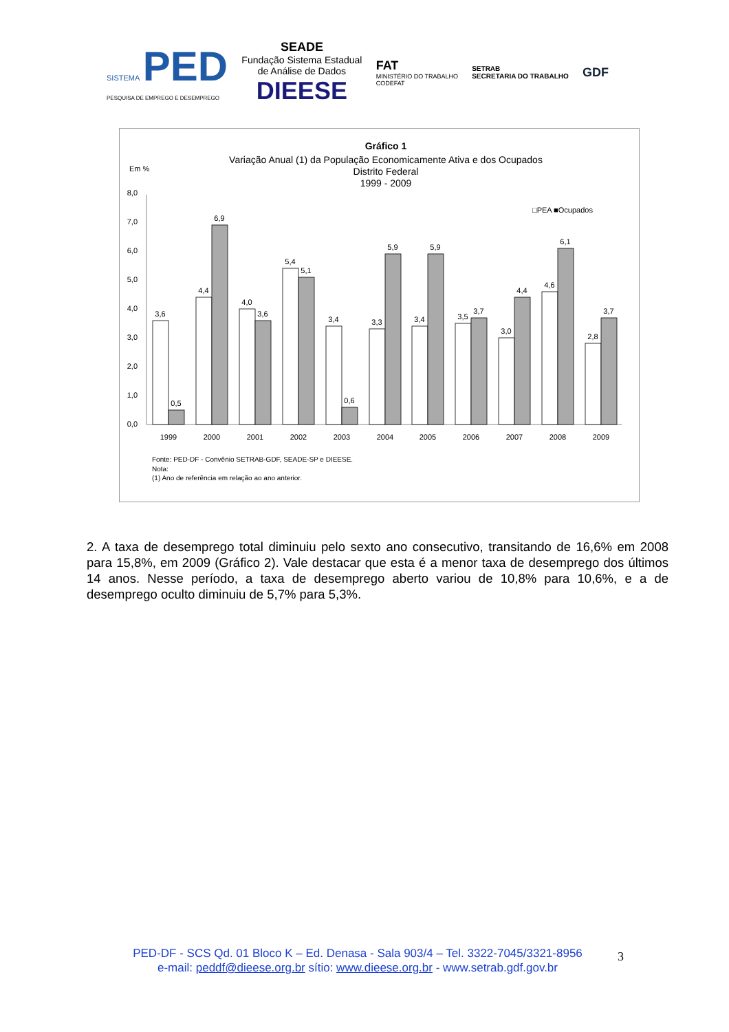SISTEMA PED
PESQUISA DE EMPREGO E DESEMPREGO
SEADE
Fundação Sistema Estadual
de Análise de Dados
DIEESE
FAT
MINISTÉRIO DO TRABALHO
CODEFAT
SETRAB
SECRETARIA DO TRABALHO
GDF
Gráfico 1
Variação Anual (1) da População Economicamente Ativa e dos Ocupados
Distrito Federal
1999 - 2009
Em %
□PEA ■Ocupados
0,0
1,0
2,0
3,0
4,0
5,0
6,0
7,0
8,0
3,6
0,5
4,4
6,9
4,0
3,6
5,4
5,1
3,4
0,6
3,3
5,9
3,4
5,9
3,5
3,7
3,0
4,4
4,6
6,1
2,8
3,7
1999
2000
2001
2002
2003
2004
2005
2006
2007
2008
2009
Fonte: PED-DF - Convênio SETRAB-GDF, SEADE-SP e DIEESE.
Nota:
(1) Ano de referência em relação ao ano anterior.
2. A taxa de desemprego total diminuiu pelo sexto ano consecutivo, transitando de 16,6% em 2008 para 15,8%, em 2009 (Gráfico 2). Vale destacar que esta é a menor taxa de desemprego dos últimos 14 anos. Nesse período, a taxa de desemprego aberto variou de 10,8% para 10,6%, e a de desemprego oculto diminuiu de 5,7% para 5,3%.
PED-DF - SCS Qd. 01 Bloco K – Ed. Denasa - Sala 903/4 – Tel. 3322-7045/3321-8956
e-mail: peddf@dieese.org.br sítio: www.dieese.org.br - www.setrab.gdf.gov.br
3